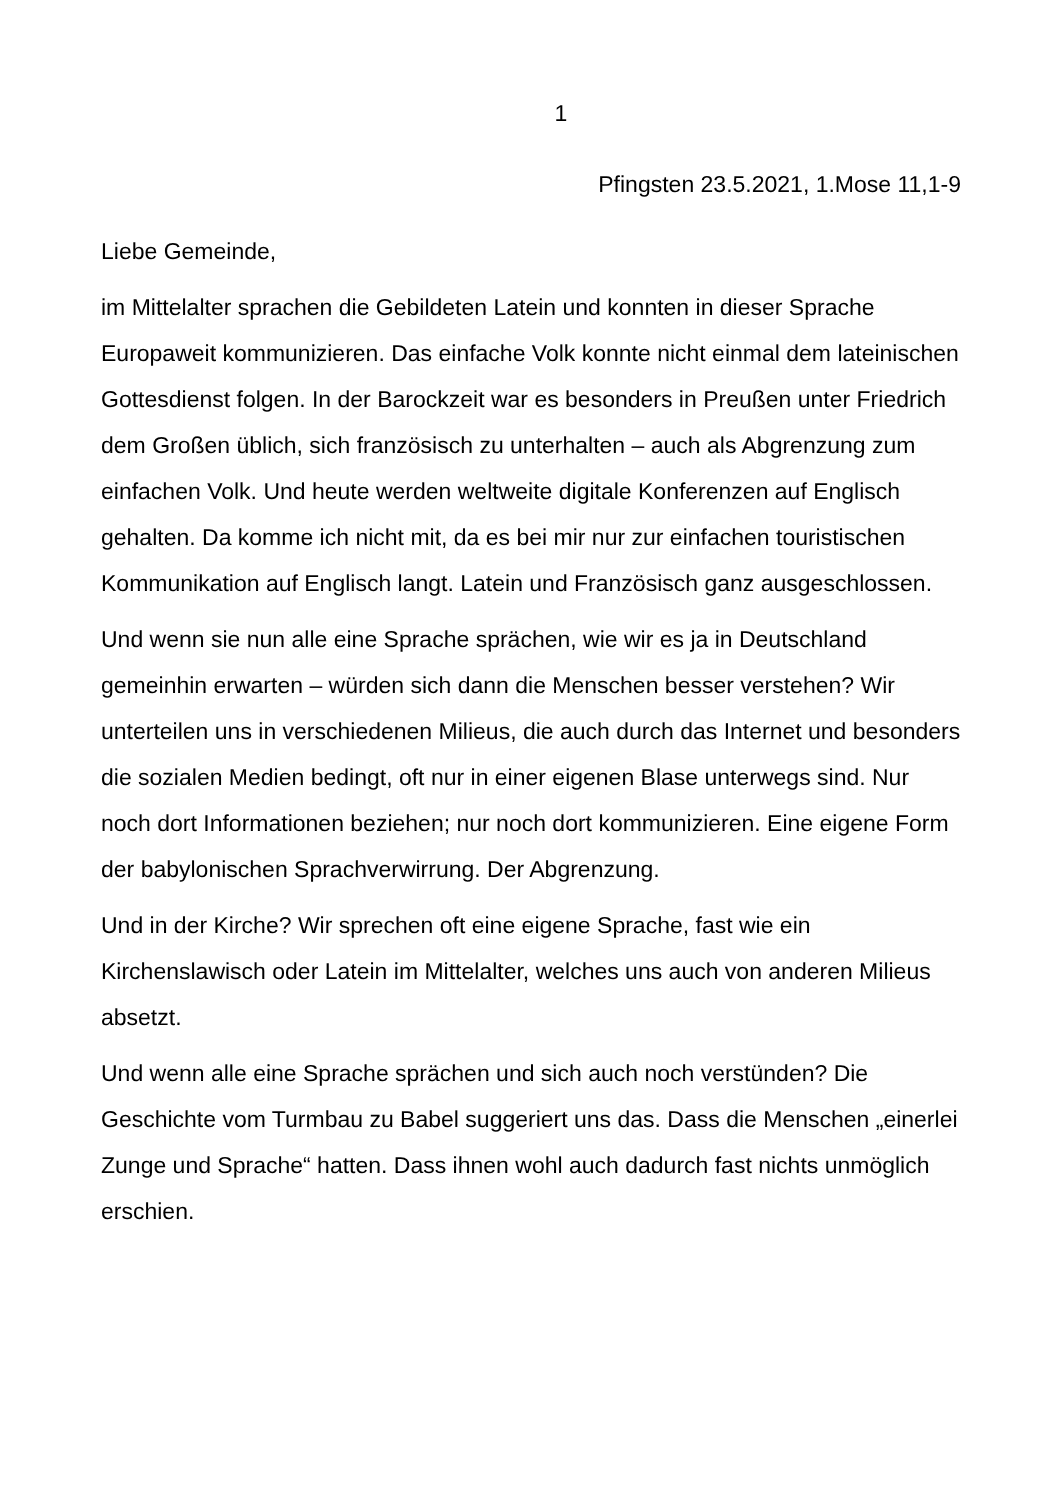1
Pfingsten 23.5.2021, 1.Mose 11,1-9
Liebe Gemeinde,
im Mittelalter sprachen die Gebildeten Latein und konnten in dieser Sprache Europaweit kommunizieren. Das einfache Volk konnte nicht einmal dem lateinischen Gottesdienst folgen. In der Barockzeit war es besonders in Preußen unter Friedrich dem Großen üblich, sich französisch zu unterhalten – auch als Abgrenzung zum einfachen Volk. Und heute werden weltweite digitale Konferenzen auf Englisch gehalten. Da komme ich nicht mit, da es bei mir nur zur einfachen touristischen Kommunikation auf Englisch langt. Latein und Französisch ganz ausgeschlossen.
Und wenn sie nun alle eine Sprache sprächen, wie wir es ja in Deutschland gemeinhin erwarten – würden sich dann die Menschen besser verstehen? Wir unterteilen uns in verschiedenen Milieus, die auch durch das Internet und besonders die sozialen Medien bedingt, oft nur in einer eigenen Blase unterwegs sind. Nur noch dort Informationen beziehen; nur noch dort kommunizieren. Eine eigene Form der babylonischen Sprachverwirrung. Der Abgrenzung.
Und in der Kirche? Wir sprechen oft eine eigene Sprache, fast wie ein Kirchenslawisch oder Latein im Mittelalter, welches uns auch von anderen Milieus absetzt.
Und wenn alle eine Sprache sprächen und sich auch noch verstünden? Die Geschichte vom Turmbau zu Babel suggeriert uns das. Dass die Menschen „einerlei Zunge und Sprache“ hatten. Dass ihnen wohl auch dadurch fast nichts unmöglich erschien.